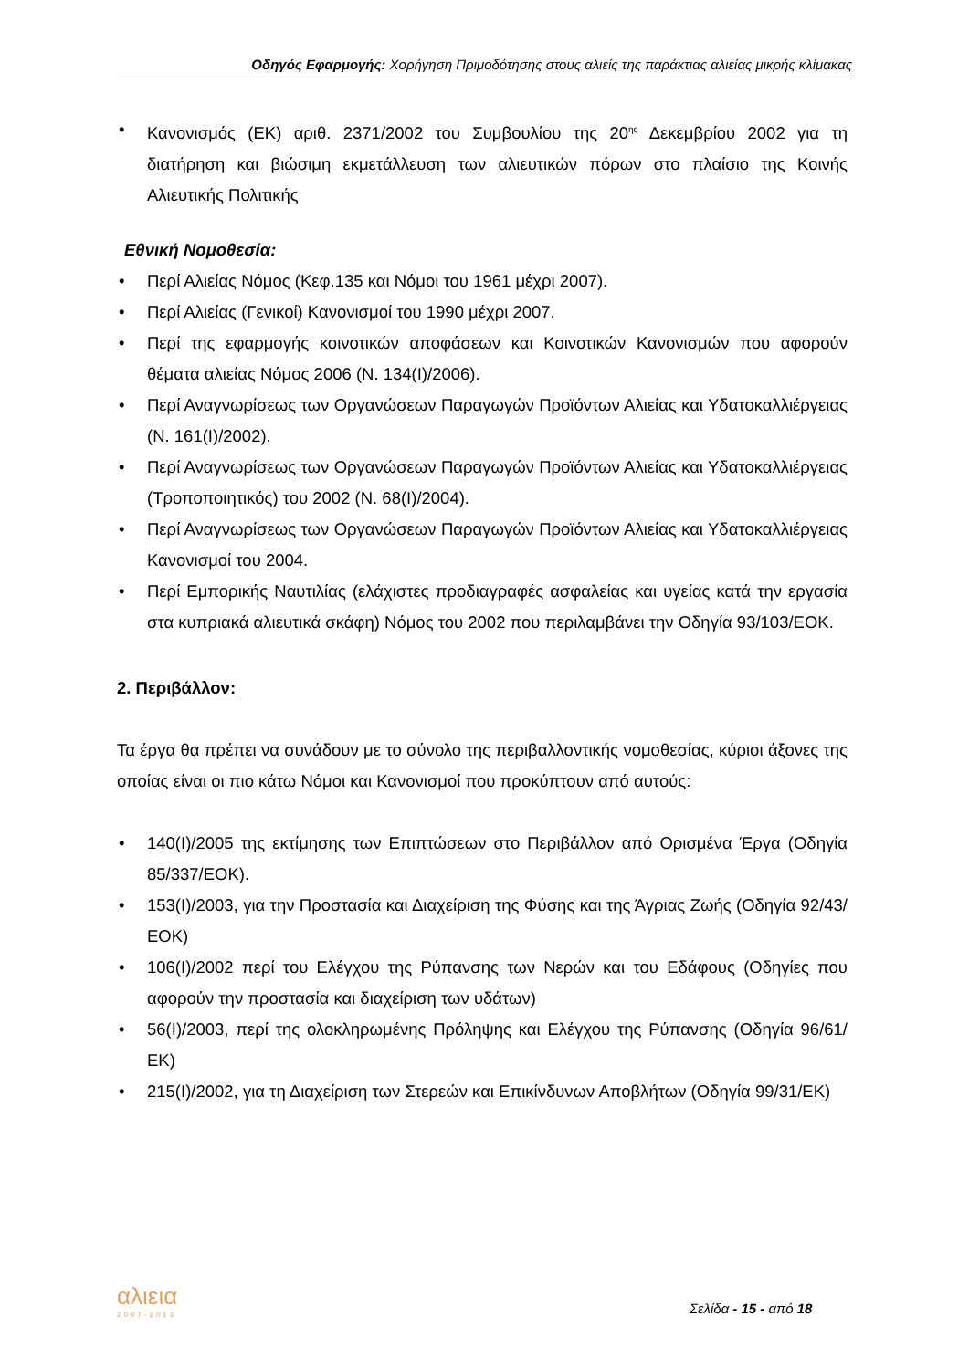Οδηγός Εφαρμογής: Χορήγηση Πριμοδότησης στους αλιείς της παράκτιας αλιείας μικρής κλίμακας
• Κανονισμός (ΕΚ) αριθ. 2371/2002 του Συμβουλίου της 20<sup>ης</sup> Δεκεμβρίου 2002 για τη διατήρηση και βιώσιμη εκμετάλλευση των αλιευτικών πόρων στο πλαίσιο της Κοινής Αλιευτικής Πολιτικής
Εθνική Νομοθεσία:
• Περί Αλιείας Νόμος (Κεφ.135 και Νόμοι του 1961 μέχρι 2007).
• Περί Αλιείας (Γενικοί) Κανονισμοί του 1990 μέχρι 2007.
• Περί της εφαρμογής κοινοτικών αποφάσεων και Κοινοτικών Κανονισμών που αφορούν θέματα αλιείας Νόμος 2006 (Ν. 134(Ι)/2006).
• Περί Αναγνωρίσεως των Οργανώσεων Παραγωγών Προϊόντων Αλιείας και Υδατοκαλλιέργειας (Ν. 161(Ι)/2002).
• Περί Αναγνωρίσεως των Οργανώσεων Παραγωγών Προϊόντων Αλιείας και Υδατοκαλλιέργειας (Τροποποιητικός) του 2002 (Ν. 68(Ι)/2004).
• Περί Αναγνωρίσεως των Οργανώσεων Παραγωγών Προϊόντων Αλιείας και Υδατοκαλλιέργειας Κανονισμοί του 2004.
• Περί Εμπορικής Ναυτιλίας (ελάχιστες προδιαγραφές ασφαλείας και υγείας κατά την εργασία στα κυπριακά αλιευτικά σκάφη) Νόμος του 2002 που περιλαμβάνει την Οδηγία 93/103/ΕΟΚ.
2. Περιβάλλον:
Τα έργα θα πρέπει να συνάδουν με το σύνολο της περιβαλλοντικής νομοθεσίας, κύριοι άξονες της οποίας είναι οι πιο κάτω Νόμοι και Κανονισμοί που προκύπτουν από αυτούς:
• 140(Ι)/2005 της εκτίμησης των Επιπτώσεων στο Περιβάλλον από Ορισμένα Έργα (Οδηγία 85/337/ΕΟΚ).
• 153(Ι)/2003, για την Προστασία και Διαχείριση της Φύσης και της Άγριας Ζωής (Οδηγία 92/43/ΕΟΚ)
• 106(Ι)/2002 περί του Ελέγχου της Ρύπανσης των Νερών και του Εδάφους (Οδηγίες που αφορούν την προστασία και διαχείριση των υδάτων)
• 56(Ι)/2003, περί της ολοκληρωμένης Πρόληψης και Ελέγχου της Ρύπανσης (Οδηγία 96/61/ΕΚ)
• 215(Ι)/2002, για τη Διαχείριση των Στερεών και Επικίνδυνων Αποβλήτων (Οδηγία 99/31/ΕΚ)
αλιεια
2007-2013
Σελίδα - 15 - από 18